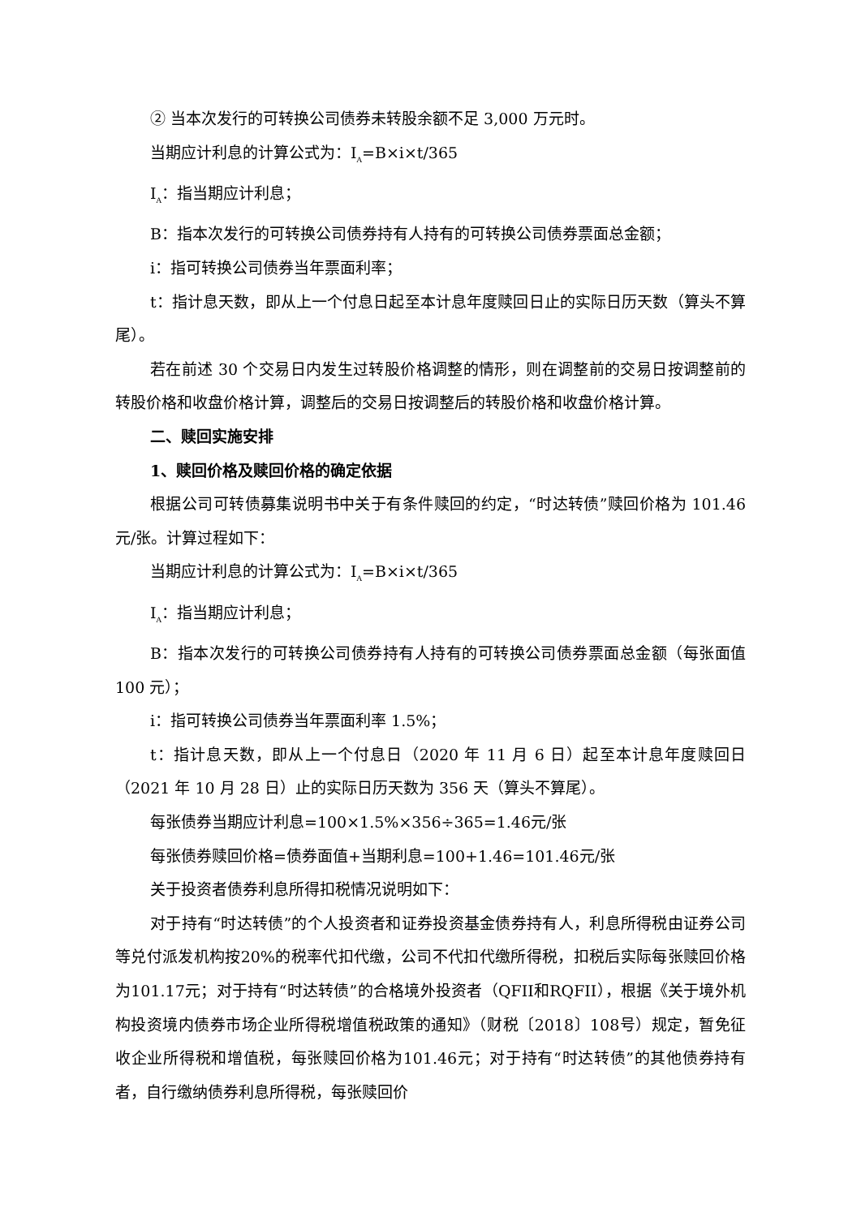② 当本次发行的可转换公司债券未转股余额不足 3,000 万元时。
当期应计利息的计算公式为：I<sub>A</sub>=B×i×t/365
I<sub>A</sub>：指当期应计利息；
B：指本次发行的可转换公司债券持有人持有的可转换公司债券票面总金额；
i：指可转换公司债券当年票面利率；
t：指计息天数，即从上一个付息日起至本计息年度赎回日止的实际日历天数（算头不算尾）。
若在前述 30 个交易日内发生过转股价格调整的情形，则在调整前的交易日按调整前的转股价格和收盘价格计算，调整后的交易日按调整后的转股价格和收盘价格计算。
二、赎回实施安排
1、赎回价格及赎回价格的确定依据
根据公司可转债募集说明书中关于有条件赎回的约定，“时达转债”赎回价格为 101.46 元/张。计算过程如下：
当期应计利息的计算公式为：I<sub>A</sub>=B×i×t/365
I<sub>A</sub>：指当期应计利息；
B：指本次发行的可转换公司债券持有人持有的可转换公司债券票面总金额（每张面值 100 元）；
i：指可转换公司债券当年票面利率 1.5%；
t：指计息天数，即从上一个付息日（2020 年 11 月 6 日）起至本计息年度赎回日（2021 年 10 月 28 日）止的实际日历天数为 356 天（算头不算尾）。
每张债券当期应计利息=100×1.5%×356÷365=1.46元/张
每张债券赎回价格=债券面值+当期利息=100+1.46=101.46元/张
关于投资者债券利息所得扣税情况说明如下：
对于持有“时达转债”的个人投资者和证券投资基金债券持有人，利息所得税由证券公司等兑付派发机构按20%的税率代扣代缴，公司不代扣代缴所得税，扣税后实际每张赎回价格为101.17元；对于持有“时达转债”的合格境外投资者（QFII和RQFII），根据《关于境外机构投资境内债券市场企业所得税增值税政策的通知》（财税〔2018〕108号）规定，暂免征收企业所得税和增值税，每张赎回价格为101.46元；对于持有“时达转债”的其他债券持有者，自行缴纳债券利息所得税，每张赎回价